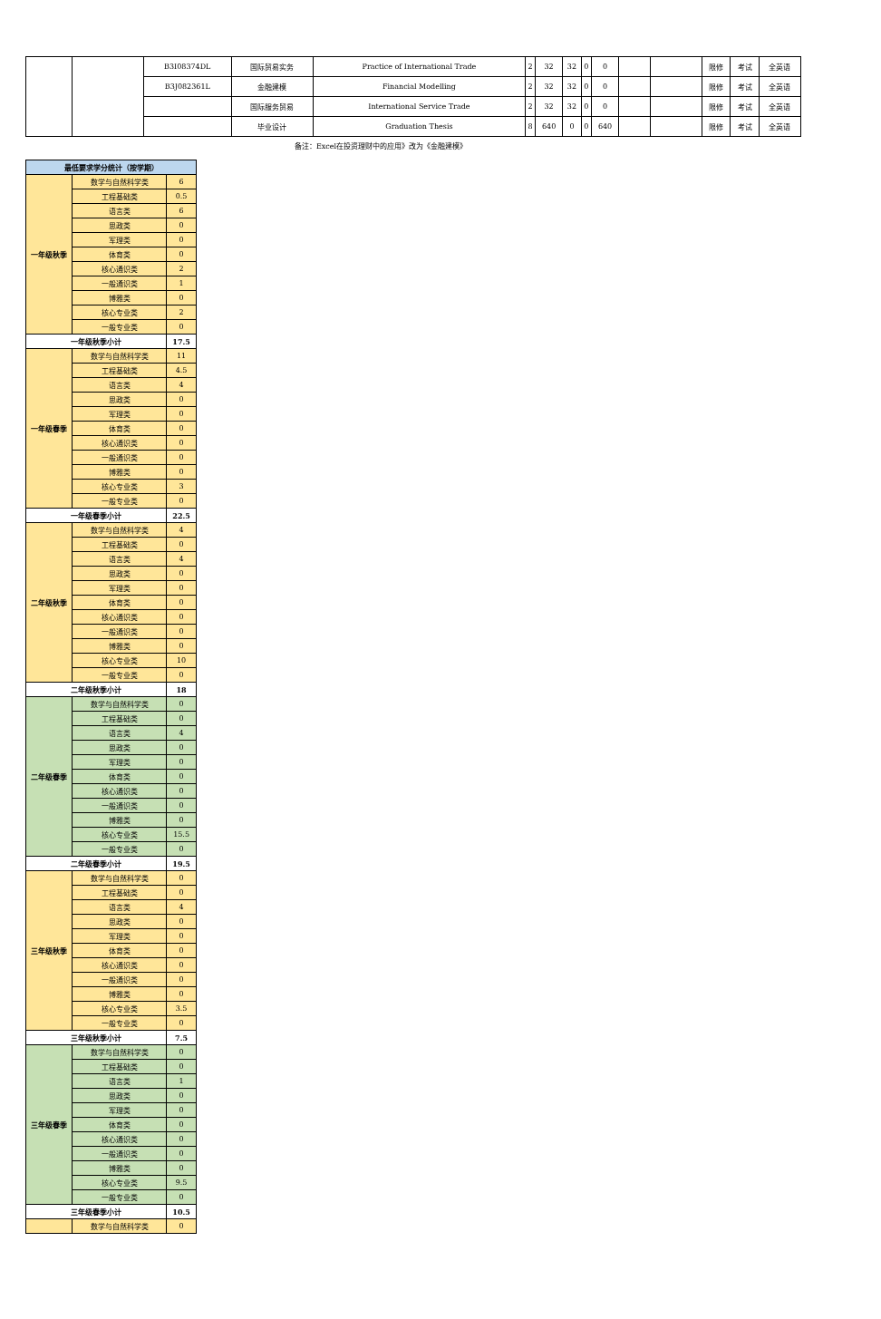| | | B3I08374DL | 国际贸易实务 | Practice of International Trade | 2 | 32 | 32 | 0 | 0 | | | 限修 | 考试 | 全英语 |
| | | B3J082361L | 金融建模 | Financial Modelling | 2 | 32 | 32 | 0 | 0 | | | 限修 | 考试 | 全英语 |
| | | | 国际服务贸易 | International Service Trade | 2 | 32 | 32 | 0 | 0 | | | 限修 | 考试 | 全英语 |
| | | | 毕业设计 | Graduation Thesis | 8 | 640 | 0 | 0 | 640 | | | 限修 | 考试 | 全英语 |
备注：Excel在投资理财中的应用》改为《金融建模》
| 最低要求学分统计（按学期） | | |
| 一年级秋季 | 数学与自然科学类 | 6 |
| | 工程基础类 | 0.5 |
| | 语言类 | 6 |
| | 思政类 | 0 |
| | 军理类 | 0 |
| | 体育类 | 0 |
| | 核心通识类 | 2 |
| | 一般通识类 | 1 |
| | 博雅类 | 0 |
| | 核心专业类 | 2 |
| | 一般专业类 | 0 |
| 一年级秋季小计 | | 17.5 |
| 一年级春季 | 数学与自然科学类 | 11 |
| | 工程基础类 | 4.5 |
| | 语言类 | 4 |
| | 思政类 | 0 |
| | 军理类 | 0 |
| | 体育类 | 0 |
| | 核心通识类 | 0 |
| | 一般通识类 | 0 |
| | 博雅类 | 0 |
| | 核心专业类 | 3 |
| | 一般专业类 | 0 |
| 一年级春季小计 | | 22.5 |
| 二年级秋季 | 数学与自然科学类 | 4 |
| | 工程基础类 | 0 |
| | 语言类 | 4 |
| | 思政类 | 0 |
| | 军理类 | 0 |
| | 体育类 | 0 |
| | 核心通识类 | 0 |
| | 一般通识类 | 0 |
| | 博雅类 | 0 |
| | 核心专业类 | 10 |
| | 一般专业类 | 0 |
| 二年级秋季小计 | | 18 |
| 二年级春季 | 数学与自然科学类 | 0 |
| | 工程基础类 | 0 |
| | 语言类 | 4 |
| | 思政类 | 0 |
| | 军理类 | 0 |
| | 体育类 | 0 |
| | 核心通识类 | 0 |
| | 一般通识类 | 0 |
| | 博雅类 | 0 |
| | 核心专业类 | 15.5 |
| | 一般专业类 | 0 |
| 二年级春季小计 | | 19.5 |
| 三年级秋季 | 数学与自然科学类 | 0 |
| | 工程基础类 | 0 |
| | 语言类 | 4 |
| | 思政类 | 0 |
| | 军理类 | 0 |
| | 体育类 | 0 |
| | 核心通识类 | 0 |
| | 一般通识类 | 0 |
| | 博雅类 | 0 |
| | 核心专业类 | 3.5 |
| | 一般专业类 | 0 |
| 三年级秋季小计 | | 7.5 |
| 三年级春季 | 数学与自然科学类 | 0 |
| | 工程基础类 | 0 |
| | 语言类 | 1 |
| | 思政类 | 0 |
| | 军理类 | 0 |
| | 体育类 | 0 |
| | 核心通识类 | 0 |
| | 一般通识类 | 0 |
| | 博雅类 | 0 |
| | 核心专业类 | 9.5 |
| | 一般专业类 | 0 |
| 三年级春季小计 | | 10.5 |
| | 数学与自然科学类 | 0 |